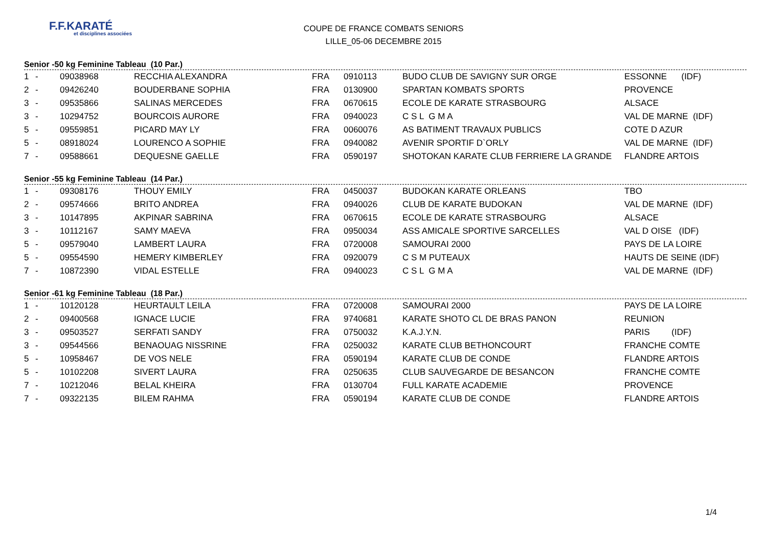F.F.KARATÉ
et disciplines associées
COUPE DE FRANCE COMBATS SENIORS
LILLE_05-06 DECEMBRE 2015
Senior -50 kg Feminine Tableau (10 Par.)
| 1 | - | 09038968 | RECCHIA ALEXANDRA | FRA | 0910113 | BUDO CLUB DE SAVIGNY SUR ORGE | ESSONNE (IDF) |
| 2 | - | 09426240 | BOUDERBANE SOPHIA | FRA | 0130900 | SPARTAN KOMBATS SPORTS | PROVENCE |
| 3 | - | 09535866 | SALINAS MERCEDES | FRA | 0670615 | ECOLE DE KARATE STRASBOURG | ALSACE |
| 3 | - | 10294752 | BOURCOIS AURORE | FRA | 0940023 | C S L G M A | VAL DE MARNE (IDF) |
| 5 | - | 09559851 | PICARD MAY LY | FRA | 0060076 | AS BATIMENT TRAVAUX PUBLICS | COTE D AZUR |
| 5 | - | 08918024 | LOURENCO A SOPHIE | FRA | 0940082 | AVENIR SPORTIF D`ORLY | VAL DE MARNE (IDF) |
| 7 | - | 09588661 | DEQUESNE GAELLE | FRA | 0590197 | SHOTOKAN KARATE CLUB FERRIERE LA GRANDE | FLANDRE ARTOIS |
Senior -55 kg Feminine Tableau (14 Par.)
| 1 | - | 09308176 | THOUY EMILY | FRA | 0450037 | BUDOKAN KARATE ORLEANS | TBO |
| 2 | - | 09574666 | BRITO ANDREA | FRA | 0940026 | CLUB DE KARATE BUDOKAN | VAL DE MARNE (IDF) |
| 3 | - | 10147895 | AKPINAR SABRINA | FRA | 0670615 | ECOLE DE KARATE STRASBOURG | ALSACE |
| 3 | - | 10112167 | SAMY MAEVA | FRA | 0950034 | ASS AMICALE SPORTIVE SARCELLES | VAL D OISE (IDF) |
| 5 | - | 09579040 | LAMBERT LAURA | FRA | 0720008 | SAMOURAI 2000 | PAYS DE LA LOIRE |
| 5 | - | 09554590 | HEMERY KIMBERLEY | FRA | 0920079 | C S M PUTEAUX | HAUTS DE SEINE (IDF) |
| 7 | - | 10872390 | VIDAL ESTELLE | FRA | 0940023 | C S L G M A | VAL DE MARNE (IDF) |
Senior -61 kg Feminine Tableau (18 Par.)
| 1 | - | 10120128 | HEURTAULT LEILA | FRA | 0720008 | SAMOURAI 2000 | PAYS DE LA LOIRE |
| 2 | - | 09400568 | IGNACE LUCIE | FRA | 9740681 | KARATE SHOTO CL DE BRAS PANON | REUNION |
| 3 | - | 09503527 | SERFATI SANDY | FRA | 0750032 | K.A.J.Y.N. | PARIS (IDF) |
| 3 | - | 09544566 | BENAOUAG NISSRINE | FRA | 0250032 | KARATE CLUB BETHONCOURT | FRANCHE COMTE |
| 5 | - | 10958467 | DE VOS NELE | FRA | 0590194 | KARATE CLUB DE CONDE | FLANDRE ARTOIS |
| 5 | - | 10102208 | SIVERT LAURA | FRA | 0250635 | CLUB SAUVEGARDE DE BESANCON | FRANCHE COMTE |
| 7 | - | 10212046 | BELAL KHEIRA | FRA | 0130704 | FULL KARATE ACADEMIE | PROVENCE |
| 7 | - | 09322135 | BILEM RAHMA | FRA | 0590194 | KARATE CLUB DE CONDE | FLANDRE ARTOIS |
1/4